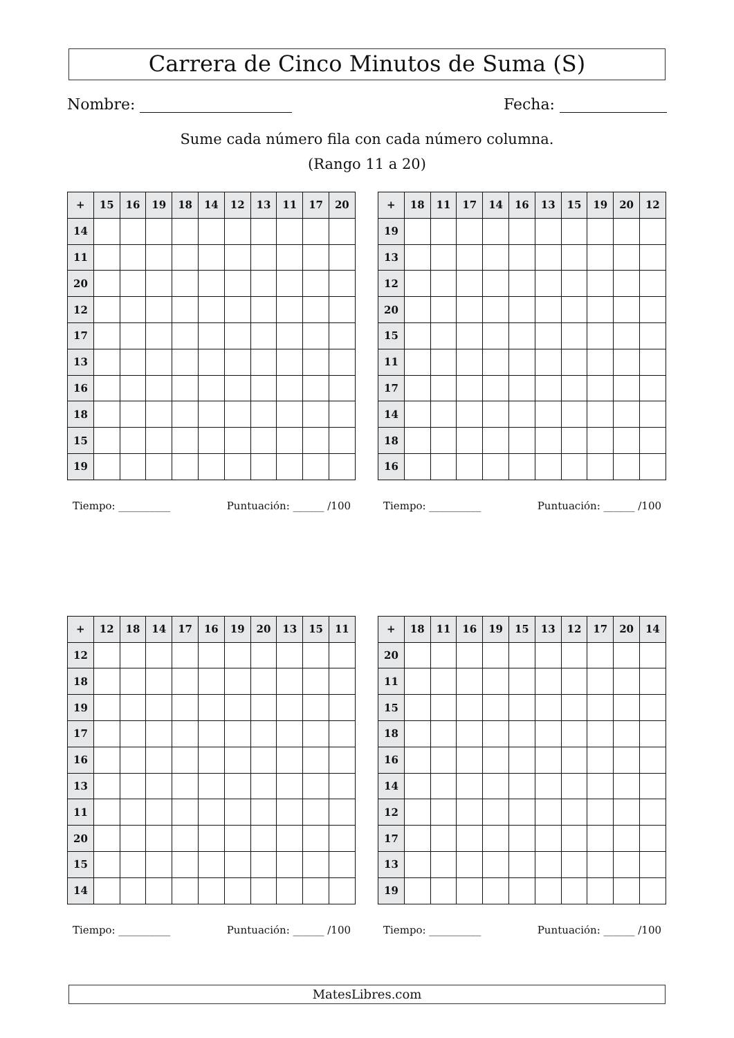Carrera de Cinco Minutos de Suma (S)
Nombre: Fecha:
Sume cada número fila con cada número columna.
(Rango 11 a 20)
| + | 15 | 16 | 19 | 18 | 14 | 12 | 13 | 11 | 17 | 20 |
| --- | --- | --- | --- | --- | --- | --- | --- | --- | --- | --- |
| 14 | | | | | | | | | | |
| 11 | | | | | | | | | | |
| 20 | | | | | | | | | | |
| 12 | | | | | | | | | | |
| 17 | | | | | | | | | | |
| 13 | | | | | | | | | | |
| 16 | | | | | | | | | | |
| 18 | | | | | | | | | | |
| 15 | | | | | | | | | | |
| 19 | | | | | | | | | | |
Tiempo: __________ Puntuación: ______ /100
| + | 18 | 11 | 17 | 14 | 16 | 13 | 15 | 19 | 20 | 12 |
| --- | --- | --- | --- | --- | --- | --- | --- | --- | --- | --- |
| 19 | | | | | | | | | | |
| 13 | | | | | | | | | | |
| 12 | | | | | | | | | | |
| 20 | | | | | | | | | | |
| 15 | | | | | | | | | | |
| 11 | | | | | | | | | | |
| 17 | | | | | | | | | | |
| 14 | | | | | | | | | | |
| 18 | | | | | | | | | | |
| 16 | | | | | | | | | | |
Tiempo: __________ Puntuación: ______ /100
| + | 12 | 18 | 14 | 17 | 16 | 19 | 20 | 13 | 15 | 11 |
| --- | --- | --- | --- | --- | --- | --- | --- | --- | --- | --- |
| 12 | | | | | | | | | | |
| 18 | | | | | | | | | | |
| 19 | | | | | | | | | | |
| 17 | | | | | | | | | | |
| 16 | | | | | | | | | | |
| 13 | | | | | | | | | | |
| 11 | | | | | | | | | | |
| 20 | | | | | | | | | | |
| 15 | | | | | | | | | | |
| 14 | | | | | | | | | | |
Tiempo: __________ Puntuación: ______ /100
| + | 18 | 11 | 16 | 19 | 15 | 13 | 12 | 17 | 20 | 14 |
| --- | --- | --- | --- | --- | --- | --- | --- | --- | --- | --- |
| 20 | | | | | | | | | | |
| 11 | | | | | | | | | | |
| 15 | | | | | | | | | | |
| 18 | | | | | | | | | | |
| 16 | | | | | | | | | | |
| 14 | | | | | | | | | | |
| 12 | | | | | | | | | | |
| 17 | | | | | | | | | | |
| 13 | | | | | | | | | | |
| 19 | | | | | | | | | | |
Tiempo: __________ Puntuación: ______ /100
MatesLibres.com